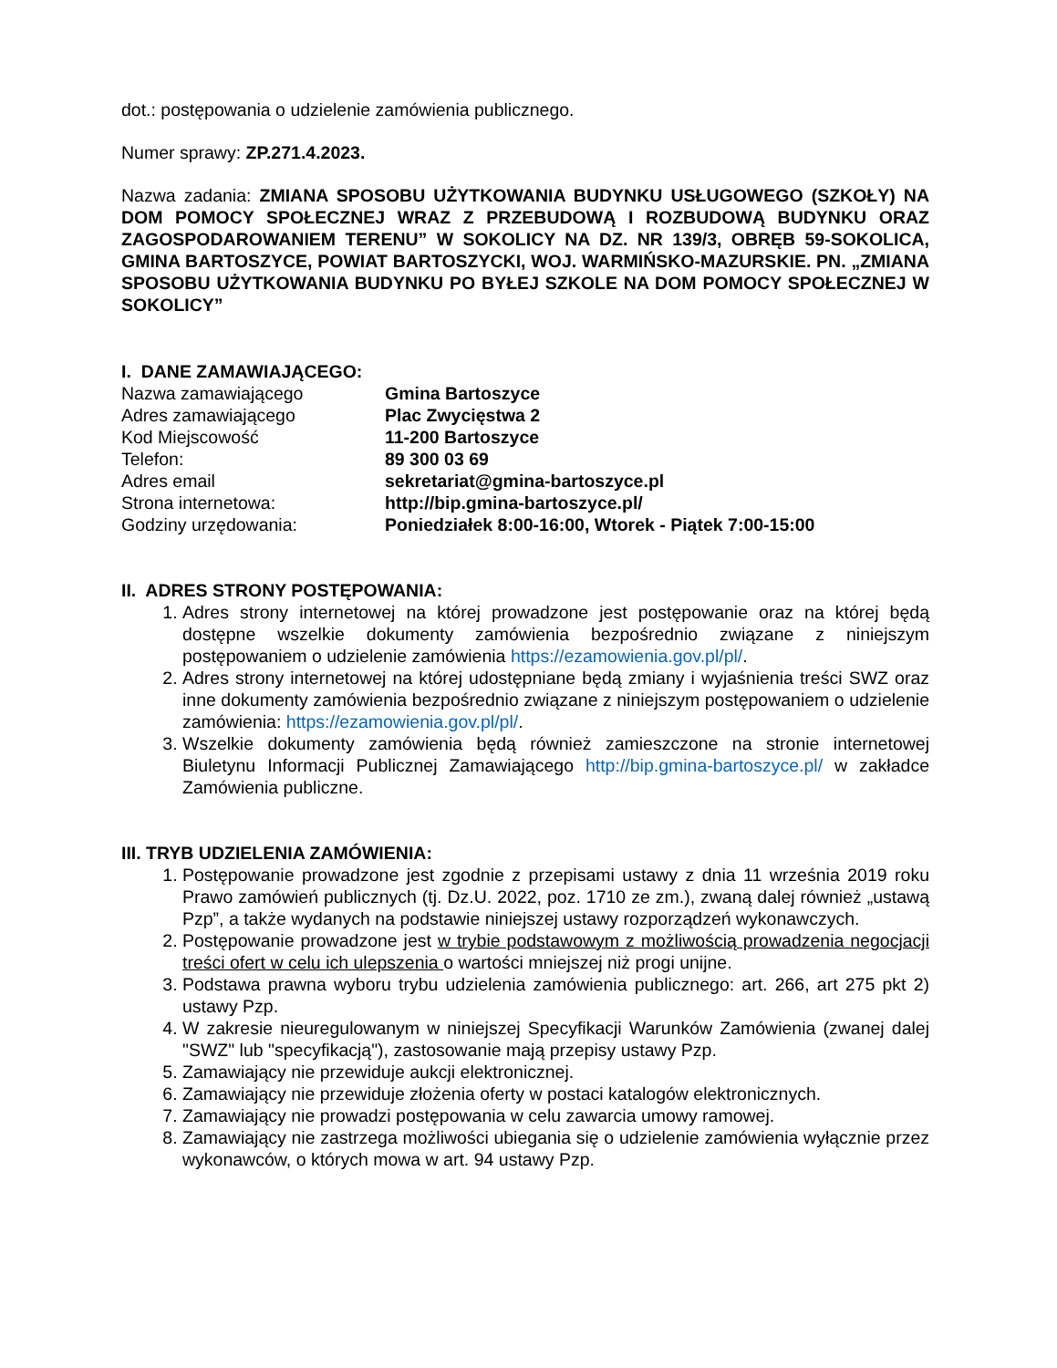dot.: postępowania o udzielenie zamówienia publicznego.
Numer sprawy: ZP.271.4.2023.
Nazwa zadania: ZMIANA SPOSOBU UŻYTKOWANIA BUDYNKU USŁUGOWEGO (SZKOŁY) NA DOM POMOCY SPOŁECZNEJ WRAZ Z PRZEBUDOWĄ I ROZBUDOWĄ BUDYNKU ORAZ ZAGOSPODAROWANIEM TERENU” W SOKOLICY NA DZ. NR 139/3, OBRĘB 59-SOKOLICA, GMINA BARTOSZYCE, POWIAT BARTOSZYCKI, WOJ. WARMIŃSKO-MAZURSKIE. PN. „ZMIANA SPOSOBU UŻYTKOWANIA BUDYNKU PO BYŁEJ SZKOLE NA DOM POMOCY SPOŁECZNEJ W SOKOLICY”
I. DANE ZAMAWIAJĄCEGO:
| Nazwa zamawiającego | Gmina Bartoszyce |
| Adres zamawiającego | Plac Zwycięstwa 2 |
| Kod Miejscowość | 11-200 Bartoszyce |
| Telefon: | 89 300 03 69 |
| Adres email | sekretariat@gmina-bartoszyce.pl |
| Strona internetowa: | http://bip.gmina-bartoszyce.pl/ |
| Godziny urzędowania: | Poniedziałek 8:00-16:00, Wtorek - Piątek 7:00-15:00 |
II. ADRES STRONY POSTĘPOWANIA:
1. Adres strony internetowej na której prowadzone jest postępowanie oraz na której będą dostępne wszelkie dokumenty zamówienia bezpośrednio związane z niniejszym postępowaniem o udzielenie zamówienia https://ezamowienia.gov.pl/pl/.
2. Adres strony internetowej na której udostępniane będą zmiany i wyjaśnienia treści SWZ oraz inne dokumenty zamówienia bezpośrednio związane z niniejszym postępowaniem o udzielenie zamówienia: https://ezamowienia.gov.pl/pl/.
3. Wszelkie dokumenty zamówienia będą również zamieszczone na stronie internetowej Biuletynu Informacji Publicznej Zamawiającego http://bip.gmina-bartoszyce.pl/ w zakładce Zamówienia publiczne.
III. TRYB UDZIELENIA ZAMÓWIENIA:
1. Postępowanie prowadzone jest zgodnie z przepisami ustawy z dnia 11 września 2019 roku Prawo zamówień publicznych (tj. Dz.U. 2022, poz. 1710 ze zm.), zwaną dalej również „ustawą Pzp”, a także wydanych na podstawie niniejszej ustawy rozporządzeń wykonawczych.
2. Postępowanie prowadzone jest w trybie podstawowym z możliwością prowadzenia negocjacji treści ofert w celu ich ulepszenia o wartości mniejszej niż progi unijne.
3. Podstawa prawna wyboru trybu udzielenia zamówienia publicznego: art. 266, art 275 pkt 2) ustawy Pzp.
4. W zakresie nieuregulowanym w niniejszej Specyfikacji Warunków Zamówienia (zwanej dalej "SWZ" lub "specyfikacją"), zastosowanie mają przepisy ustawy Pzp.
5. Zamawiający nie przewiduje aukcji elektronicznej.
6. Zamawiający nie przewiduje złożenia oferty w postaci katalogów elektronicznych.
7. Zamawiający nie prowadzi postępowania w celu zawarcia umowy ramowej.
8. Zamawiający nie zastrzega możliwości ubiegania się o udzielenie zamówienia wyłącznie przez wykonawców, o których mowa w art. 94 ustawy Pzp.